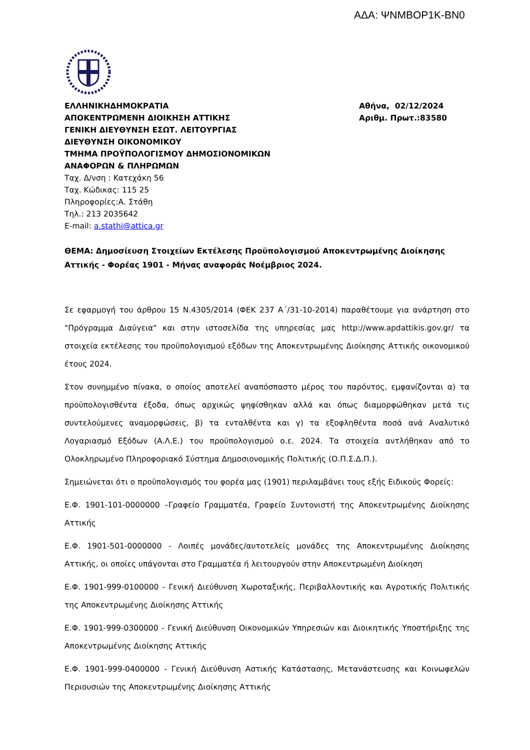ΑΔΑ: ΨΝΜΒΟΡ1Κ-ΒΝ0
ΕΛΛΗΝΙΚΗΔΗΜΟΚΡΑΤΙΑ
ΑΠΟΚΕΝΤΡΩΜΕΝΗ ΔΙΟΙΚΗΣΗ ΑΤΤΙΚΗΣ
ΓΕΝΙΚΗ ΔΙΕΥΘΥΝΣΗ ΕΣΩΤ. ΛΕΙΤΟΥΡΓΙΑΣ
ΔΙΕΥΘΥΝΣΗ ΟΙΚΟΝΟΜΙΚΟΥ
ΤΜΗΜΑ ΠΡΟΫΠΟΛΟΓΙΣΜΟΥ ΔΗΜΟΣΙΟΝΟΜΙΚΩΝ
ΑΝΑΦΟΡΩΝ & ΠΛΗΡΩΜΩΝ
Ταχ. Δ/νση : Κατεχάκη 56
Ταχ. Κώδικας: 115 25
Πληροφορίες:Α. Στάθη
Τηλ.: 213 2035642
E-mail: a.stathi@attica.gr
Αθήνα, 02/12/2024
Αριθμ. Πρωτ.:83580
ΘΕΜΑ: Δημοσίευση Στοιχείων Εκτέλεσης Προϋπολογισμού Αποκεντρωμένης Διοίκησης Αττικής - Φορέας 1901 - Μήνας αναφοράς Νοέμβριος 2024.
Σε εφαρμογή του άρθρου 15 Ν.4305/2014 (ΦΕΚ 237 Α΄/31-10-2014) παραθέτουμε για ανάρτηση στο "Πρόγραμμα Διαύγεια" και στην ιστοσελίδα της υπηρεσίας μας http://www.apdattikis.gov.gr/ τα στοιχεία εκτέλεσης του προϋπολογισμού εξόδων της Αποκεντρωμένης Διοίκησης Αττικής οικονομικού έτους 2024.
Στον συνημμένο πίνακα, ο οποίος αποτελεί αναπόσπαστο μέρος του παρόντος, εμφανίζονται α) τα προϋπολογισθέντα έξοδα, όπως αρχικώς ψηφίσθηκαν αλλά και όπως διαμορφώθηκαν μετά τις συντελούμενες αναμορφώσεις, β) τα ενταλθέντα και γ) τα εξοφληθέντα ποσά ανά Αναλυτικό Λογαριασμό Εξόδων (Α.Λ.Ε.) του προϋπολογισμού ο.ε. 2024. Τα στοιχεία αντλήθηκαν από το Ολοκληρωμένο Πληροφοριακό Σύστημα Δημοσιονομικής Πολιτικής (Ο.Π.Σ.Δ.Π.).
Σημειώνεται ότι ο προϋπολογισμός του φορέα μας (1901) περιλαμβάνει τους εξής Ειδικούς Φορείς:
Ε.Φ. 1901-101-0000000 –Γραφείο Γραμματέα, Γραφείο Συντονιστή της Αποκεντρωμένης Διοίκησης Αττικής
Ε.Φ. 1901-501-0000000 - Λοιπές μονάδες/αυτοτελείς μονάδες της Αποκεντρωμένης Διοίκησης Αττικής, οι οποίες υπάγονται στο Γραμματέα ή λειτουργούν στην Αποκεντρωμένη Διοίκηση
Ε.Φ. 1901-999-0100000 - Γενική Διεύθυνση Χωροταξικής, Περιβαλλοντικής και Αγροτικής Πολιτικής της Αποκεντρωμένης Διοίκησης Αττικής
Ε.Φ. 1901-999-0300000 - Γενική Διεύθυνση Οικονομικών Υπηρεσιών και Διοικητικής Υποστήριξης της Αποκεντρωμένης Διοίκησης Αττικής
Ε.Φ. 1901-999-0400000 - Γενική Διεύθυνση Αστικής Κατάστασης, Μετανάστευσης και Κοινωφελών Περιουσιών της Αποκεντρωμένης Διοίκησης Αττικής